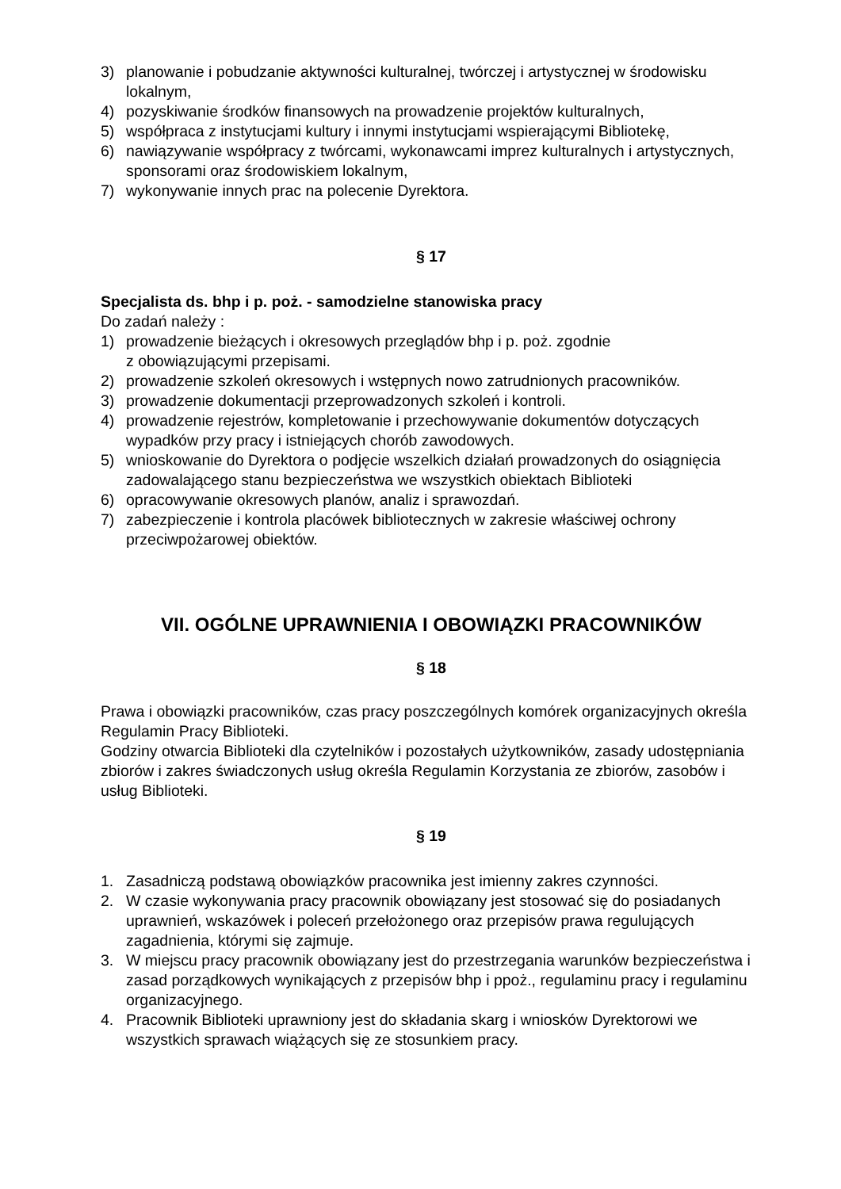3) planowanie i pobudzanie aktywności kulturalnej, twórczej i artystycznej w środowisku lokalnym,
4) pozyskiwanie środków finansowych na prowadzenie projektów kulturalnych,
5) współpraca z instytucjami kultury i innymi instytucjami wspierającymi Bibliotekę,
6) nawiązywanie współpracy z twórcami, wykonawcami imprez kulturalnych i artystycznych, sponsorami oraz środowiskiem lokalnym,
7) wykonywanie innych prac na polecenie Dyrektora.
§ 17
Specjalista ds. bhp i p. poż. - samodzielne stanowiska pracy
Do zadań należy :
1) prowadzenie bieżących i okresowych przeglądów bhp i p. poż. zgodnie
z obowiązującymi przepisami.
2) prowadzenie szkoleń okresowych i wstępnych nowo zatrudnionych pracowników.
3) prowadzenie dokumentacji przeprowadzonych szkoleń i kontroli.
4) prowadzenie rejestrów, kompletowanie i przechowywanie dokumentów dotyczących wypadków przy pracy i istniejących chorób zawodowych.
5) wnioskowanie do Dyrektora o podjęcie wszelkich działań prowadzonych do osiągnięcia zadowalającego stanu bezpieczeństwa we wszystkich obiektach Biblioteki
6) opracowywanie okresowych planów, analiz i sprawozdań.
7) zabezpieczenie i kontrola placówek bibliotecznych w zakresie właściwej ochrony przeciwpożarowej obiektów.
VII. OGÓLNE UPRAWNIENIA I OBOWIĄZKI PRACOWNIKÓW
§ 18
Prawa i obowiązki pracowników, czas pracy poszczególnych komórek organizacyjnych określa Regulamin Pracy Biblioteki.
Godziny otwarcia Biblioteki dla czytelników i pozostałych użytkowników, zasady udostępniania zbiorów i zakres świadczonych usług określa Regulamin Korzystania ze zbiorów, zasobów i usług Biblioteki.
§ 19
1. Zasadniczą podstawą obowiązków pracownika jest imienny zakres czynności.
2. W czasie wykonywania pracy pracownik obowiązany jest stosować się do posiadanych uprawnień, wskazówek i poleceń przełożonego oraz przepisów prawa regulujących zagadnienia, którymi się zajmuje.
3. W miejscu pracy pracownik obowiązany jest do przestrzegania warunków bezpieczeństwa i zasad porządkowych wynikających z przepisów bhp i ppoż., regulaminu pracy i regulaminu organizacyjnego.
4. Pracownik Biblioteki uprawniony jest do składania skarg i wniosków Dyrektorowi we wszystkich sprawach wiążących się ze stosunkiem pracy.